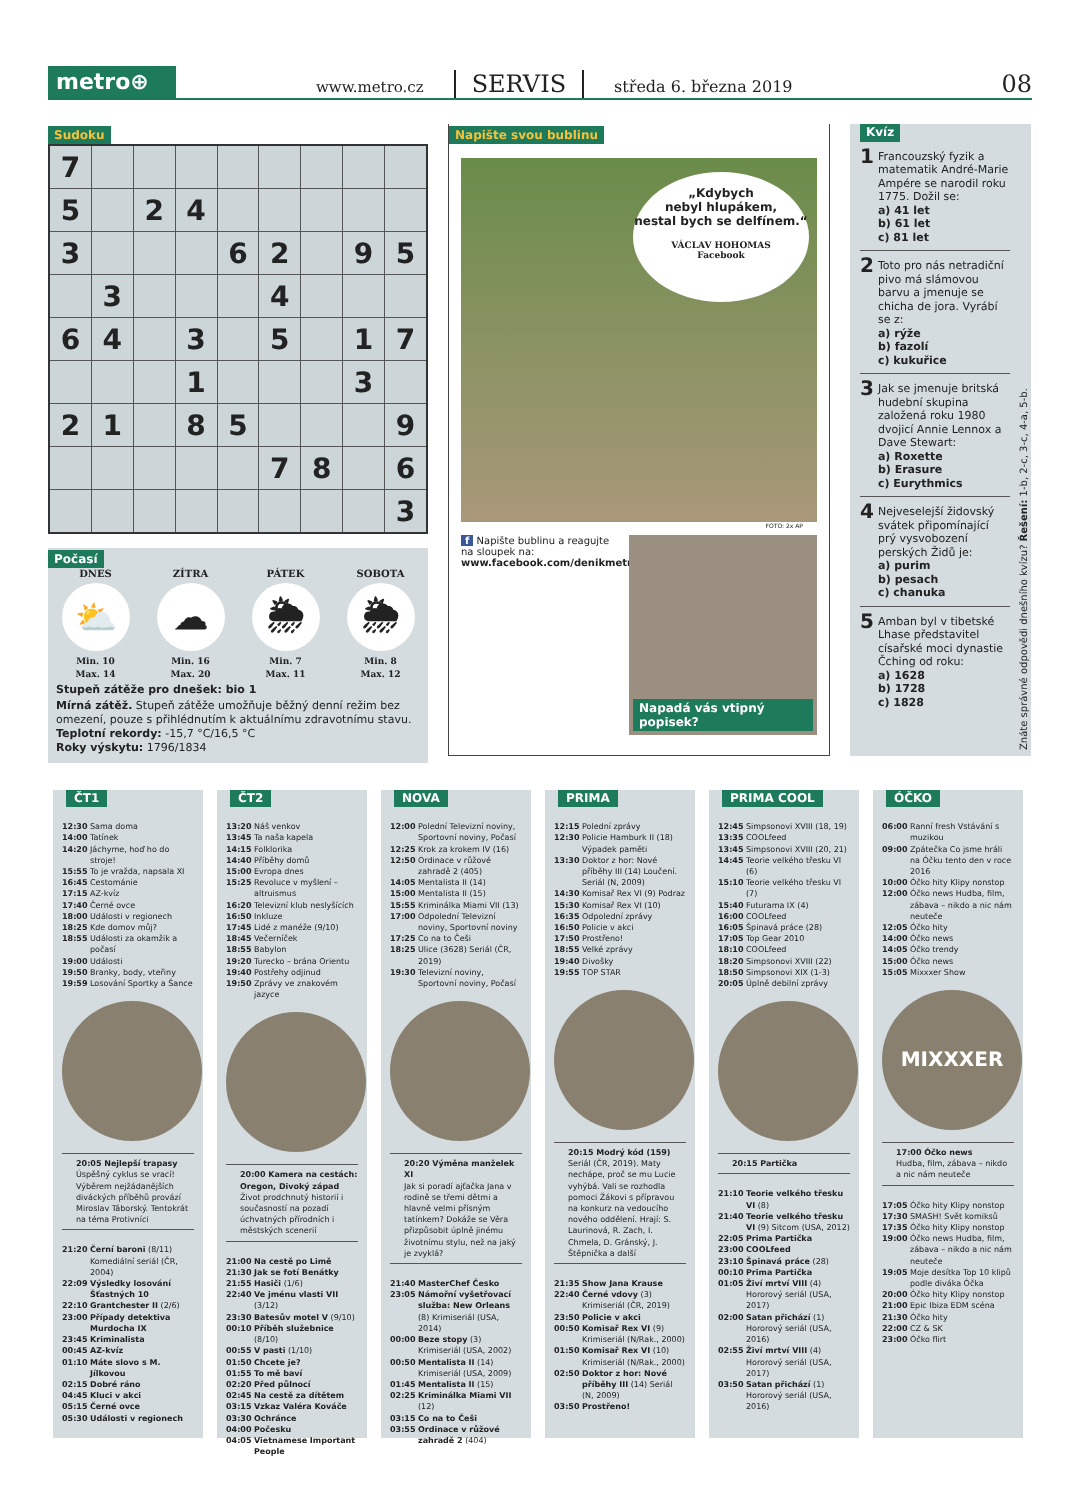metro⊕
www.metro.cz
SERVIS
středa 6. března 2019
08
Sudoku
| 7 | | | | | | | | |
| 5 | | 2 | 4 | | | | | |
| 3 | | | | 6 | 2 | | 9 | 5 |
| | 3 | | | | 4 | | | |
| 6 | 4 | | 3 | | 5 | | 1 | 7 |
| | | | 1 | | | | 3 | |
| 2 | 1 | | 8 | 5 | | | | 9 |
| | | | | | 7 | 8 | | 6 |
| | | | | | | | | 3 |
Počasí
DNES
⛅
Min. 10
Max. 14
ZÍTRA
☁
Min. 16
Max. 20
PÁTEK
🌦
Min. 7
Max. 11
SOBOTA
🌦
Min. 8
Max. 12
Stupeň zátěže pro dnešek: bio 1
Mírná zátěž. Stupeň zátěže umožňuje běžný denní režim bez omezení, pouze s přihlédnutím k aktuálnímu zdravotnímu stavu.
Teplotní rekordy: -15,7 °C/16,5 °C
Roky výskytu: 1796/1834
Napište svou bublinu
„Kdybych
nebyl hlupákem,
nestal bych se delfínem.“VÁCLAV HOHOMAS
Facebook
FOTO: 2x AP
f Napište bublinu a reagujte na sloupek na:
www.facebook.com/denikmetro
Napadá vás vtipný popisek?
Kvíz
1
Francouzský fyzik a matematik André-Marie Ampére se narodil roku 1775. Dožil se:
a) 41 let
b) 61 let
c) 81 let
2
Toto pro nás netradiční pivo má slámovou barvu a jmenuje se chicha de jora. Vyrábí se z:
a) rýže
b) fazolí
c) kukuřice
3
Jak se jmenuje britská hudební skupina založená roku 1980 dvojicí Annie Lennox a Dave Stewart:
a) Roxette
b) Erasure
c) Eurythmics
4
Nejveselejší židovský svátek připomínající prý vysvobození perských Židů je:
a) purim
b) pesach
c) chanuka
5
Amban byl v tibetské Lhase představitel císařské moci dynastie Čching od roku:
a) 1628
b) 1728
c) 1828
Znáte správné odpovědi dnešního kvízu? Řešení: 1-b, 2-c, 3-c, 4-a, 5-b.
ČT1
| 12:30 | Sama doma |
| 14:00 | Tatínek |
| 14:20 | Jáchyme, hoď ho do stroje! |
| 15:55 | To je vražda, napsala XI |
| 16:45 | Cestománie |
| 17:15 | AZ-kvíz |
| 17:40 | Černé ovce |
| 18:00 | Události v regionech |
| 18:25 | Kde domov můj? |
| 18:55 | Události za okamžik a počasí |
| 19:00 | Události |
| 19:50 | Branky, body, vteřiny |
| 19:59 | Losování Sportky a Šance |
20:05 Nejlepší trapasy
Úspěšný cyklus se vrací! Výběrem nejžádanějších diváckých příběhů provází Miroslav Táborský. Tentokrát na téma Protivníci
| 21:20 | Černí baroni (8/11) Komediální seriál (ČR, 2004) |
| 22:09 | Výsledky losování Šťastných 10 |
| 22:10 | Grantchester II (2/6) |
| 23:00 | Případy detektiva Murdocha IX |
| 23:45 | Kriminalista |
| 00:45 | AZ-kvíz |
| 01:10 | Máte slovo s M. Jílkovou |
| 02:15 | Dobré ráno |
| 04:45 | Kluci v akci |
| 05:15 | Černé ovce |
| 05:30 | Události v regionech |
ČT2
| 13:20 | Náš venkov |
| 13:45 | Ta naša kapela |
| 14:15 | Folklorika |
| 14:40 | Příběhy domů |
| 15:00 | Evropa dnes |
| 15:25 | Revoluce v myšlení – altruismus |
| 16:20 | Televizní klub neslyšících |
| 16:50 | Inkluze |
| 17:45 | Lidé z manéže (9/10) |
| 18:45 | Večerníček |
| 18:55 | Babylon |
| 19:20 | Turecko – brána Orientu |
| 19:40 | Postřehy odjinud |
| 19:50 | Zprávy ve znakovém jazyce |
20:00 Kamera na cestách: Oregon, Divoký západ
Život prodchnutý historií i současností na pozadí úchvatných přírodních i městských scenerií
| 21:00 | Na cestě po Limě |
| 21:30 | Jak se fotí Benátky |
| 21:55 | Hasiči (1/6) |
| 22:40 | Ve jménu vlasti VII (3/12) |
| 23:30 | Batesův motel V (9/10) |
| 00:10 | Příběh služebnice (8/10) |
| 00:55 | V pasti (1/10) |
| 01:50 | Chcete je? |
| 01:55 | To mě baví |
| 02:20 | Před půlnocí |
| 02:45 | Na cestě za dítětem |
| 03:15 | Vzkaz Valéra Kováče |
| 03:30 | Ochránce |
| 04:00 | Počesku |
| 04:05 | Vietnamese Important People |
NOVA
| 12:00 | Polední Televizní noviny, Sportovní noviny, Počasí |
| 12:25 | Krok za krokem IV (16) |
| 12:50 | Ordinace v růžové zahradě 2 (405) |
| 14:05 | Mentalista II (14) |
| 15:00 | Mentalista II (15) |
| 15:55 | Kriminálka Miami VII (13) |
| 17:00 | Odpolední Televizní noviny, Sportovní noviny |
| 17:25 | Co na to Češi |
| 18:25 | Ulice (3628) Seriál (ČR, 2019) |
| 19:30 | Televizní noviny, Sportovní noviny, Počasí |
20:20 Výměna manželek XI
Jak si poradí ajťačka Jana v rodině se třemi dětmi a hlavně velmi přísným tatínkem? Dokáže se Věra přizpůsobit úplně jinému životnímu stylu, než na jaký je zvyklá?
| 21:40 | MasterChef Česko |
| 23:05 | Námořní vyšetřovací služba: New Orleans (8) Krimiseriál (USA, 2014) |
| 00:00 | Beze stopy (3) Krimiseriál (USA, 2002) |
| 00:50 | Mentalista II (14) Krimiseriál (USA, 2009) |
| 01:45 | Mentalista II (15) |
| 02:25 | Kriminálka Miami VII (12) |
| 03:15 | Co na to Češi |
| 03:55 | Ordinace v růžové zahradě 2 (404) |
PRIMA
| 12:15 | Polední zprávy |
| 12:30 | Policie Hamburk II (18) Výpadek paměti |
| 13:30 | Doktor z hor: Nové příběhy III (14) Loučení. Seriál (N, 2009) |
| 14:30 | Komisař Rex VI (9) Podraz |
| 15:30 | Komisař Rex VI (10) |
| 16:35 | Odpolední zprávy |
| 16:50 | Policie v akci |
| 17:50 | Prostřeno! |
| 18:55 | Velké zprávy |
| 19:40 | Divošky |
| 19:55 | TOP STAR |
20:15 Modrý kód (159)
Seriál (ČR, 2019). Maty nechápe, proč se mu Lucie vyhýbá. Vali se rozhodla pomoci Žákovi s přípravou na konkurz na vedoucího nového oddělení. Hrají: S. Laurinová, R. Zach, I. Chmela, D. Gránský, J. Štěpnička a další
| 21:35 | Show Jana Krause |
| 22:40 | Černé vdovy (3) Krimiseriál (ČR, 2019) |
| 23:50 | Policie v akci |
| 00:50 | Komisař Rex VI (9) Krimiseriál (N/Rak., 2000) |
| 01:50 | Komisař Rex VI (10) Krimiseriál (N/Rak., 2000) |
| 02:50 | Doktor z hor: Nové příběhy III (14) Seriál (N, 2009) |
| 03:50 | Prostřeno! |
PRIMA COOL
| 12:45 | Simpsonovi XVIII (18, 19) |
| 13:35 | COOLfeed |
| 13:45 | Simpsonovi XVIII (20, 21) |
| 14:45 | Teorie velkého třesku VI (6) |
| 15:10 | Teorie velkého třesku VI (7) |
| 15:40 | Futurama IX (4) |
| 16:00 | COOLfeed |
| 16:05 | Špinavá práce (28) |
| 17:05 | Top Gear 2010 |
| 18:10 | COOLfeed |
| 18:20 | Simpsonovi XVIII (22) |
| 18:50 | Simpsonovi XIX (1-3) |
| 20:05 | Úplně debilní zprávy |
20:15 Partička
| 21:10 | Teorie velkého třesku VI (8) |
| 21:40 | Teorie velkého třesku VI (9) Sitcom (USA, 2012) |
| 22:05 | Prima Partička |
| 23:00 | COOLfeed |
| 23:10 | Špinavá práce (28) |
| 00:10 | Prima Partička |
| 01:05 | Živí mrtví VIII (4) Hororový seriál (USA, 2017) |
| 02:00 | Satan přichází (1) Hororový seriál (USA, 2016) |
| 02:55 | Živí mrtví VIII (4) Hororový seriál (USA, 2017) |
| 03:50 | Satan přichází (1) Hororový seriál (USA, 2016) |
ÓČKO
| 06:00 | Ranní fresh Vstávání s muzikou |
| 09:00 | Zpátečka Co jsme hráli na Óčku tento den v roce 2016 |
| 10:00 | Óčko hity Klipy nonstop |
| 12:00 | Óčko news Hudba, film, zábava – nikdo a nic nám neuteče |
| 12:05 | Óčko hity |
| 14:00 | Óčko news |
| 14:05 | Óčko trendy |
| 15:00 | Óčko news |
| 15:05 | Mixxxer Show |
MIXXXER
17:00 Óčko news
Hudba, film, zábava – nikdo a nic nám neuteče
| 17:05 | Óčko hity Klipy nonstop |
| 17:30 | SMASH! Svět komiksů |
| 17:35 | Óčko hity Klipy nonstop |
| 19:00 | Óčko news Hudba, film, zábava – nikdo a nic nám neuteče |
| 19:05 | Moje desítka Top 10 klipů podle diváka Óčka |
| 20:00 | Óčko hity Klipy nonstop |
| 21:00 | Epic Ibiza EDM scéna |
| 21:30 | Óčko hity |
| 22:00 | CZ & SK |
| 23:00 | Óčko flirt |